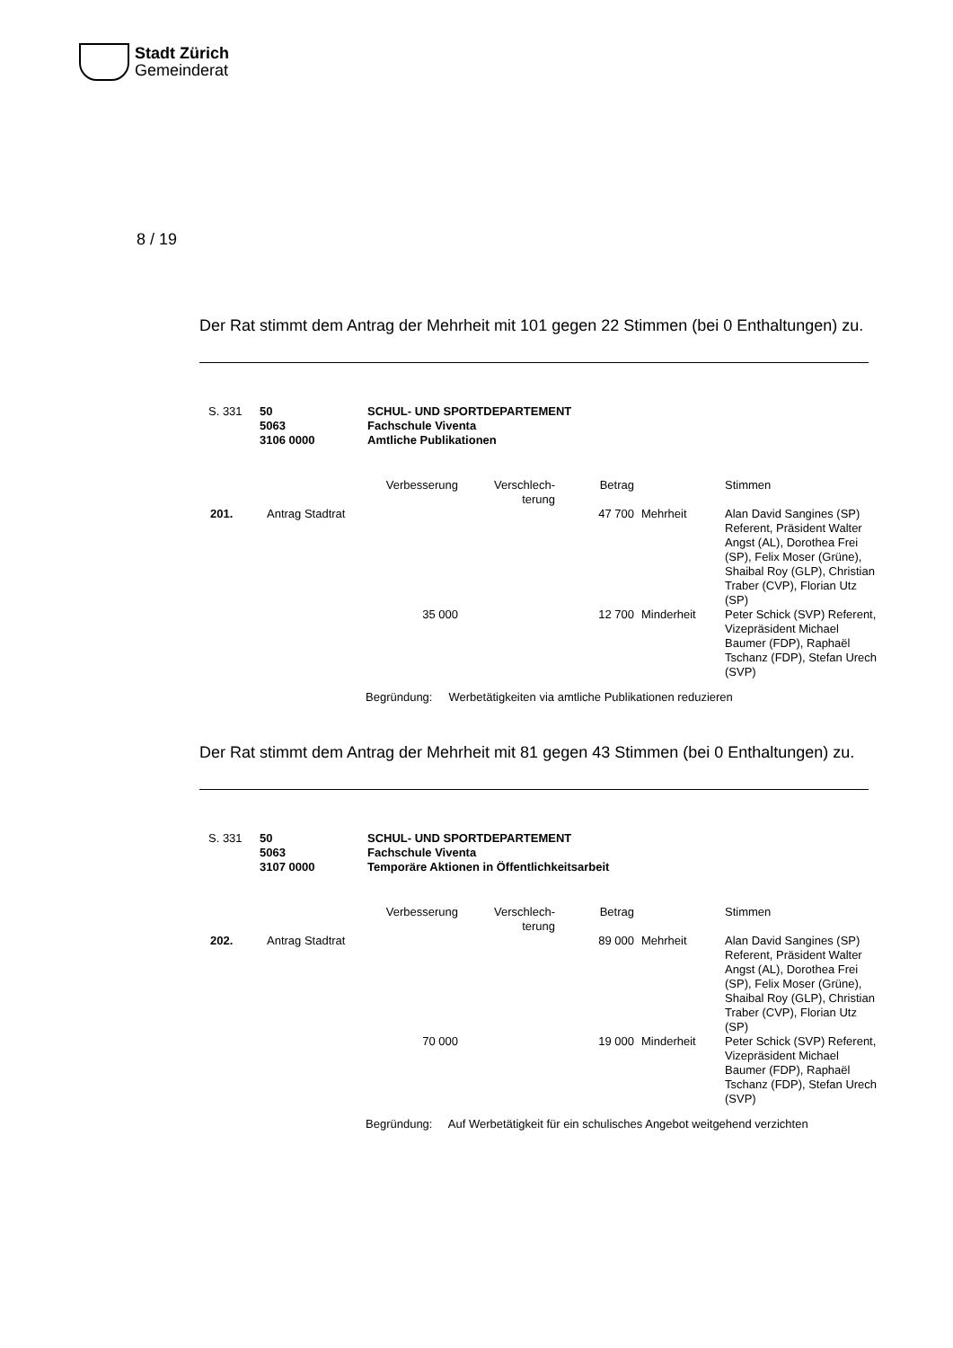Stadt Zürich
Gemeinderat
8 / 19
Der Rat stimmt dem Antrag der Mehrheit mit 101 gegen 22 Stimmen (bei 0 Enthaltungen) zu.
S. 331 50
5063
3106 0000
SCHUL- UND SPORTDEPARTEMENT
Fachschule Viventa
Amtliche Publikationen
| | | Verbesserung | Verschlech- terung | Betrag | | Stimmen |
| --- | --- | --- | --- | --- | --- | --- |
| 201. | Antrag Stadtrat | | | 47 700 | Mehrheit | Alan David Sangines (SP) Referent, Präsident Walter Angst (AL), Dorothea Frei (SP), Felix Moser (Grüne), Shaibal Roy (GLP), Christian Traber (CVP), Florian Utz (SP) |
| | | 35 000 | | 12 700 | Minderheit | Peter Schick (SVP) Referent, Vizepräsident Michael Baumer (FDP), Raphaël Tschanz (FDP), Stefan Urech (SVP) |
Begründung: Werbetätigkeiten via amtliche Publikationen reduzieren
Der Rat stimmt dem Antrag der Mehrheit mit 81 gegen 43 Stimmen (bei 0 Enthaltungen) zu.
S. 331 50
5063
3107 0000
SCHUL- UND SPORTDEPARTEMENT
Fachschule Viventa
Temporäre Aktionen in Öffentlichkeitsarbeit
| | | Verbesserung | Verschlech- terung | Betrag | | Stimmen |
| --- | --- | --- | --- | --- | --- | --- |
| 202. | Antrag Stadtrat | | | 89 000 | Mehrheit | Alan David Sangines (SP) Referent, Präsident Walter Angst (AL), Dorothea Frei (SP), Felix Moser (Grüne), Shaibal Roy (GLP), Christian Traber (CVP), Florian Utz (SP) |
| | | 70 000 | | 19 000 | Minderheit | Peter Schick (SVP) Referent, Vizepräsident Michael Baumer (FDP), Raphaël Tschanz (FDP), Stefan Urech (SVP) |
Begründung: Auf Werbetätigkeit für ein schulisches Angebot weitgehend verzichten